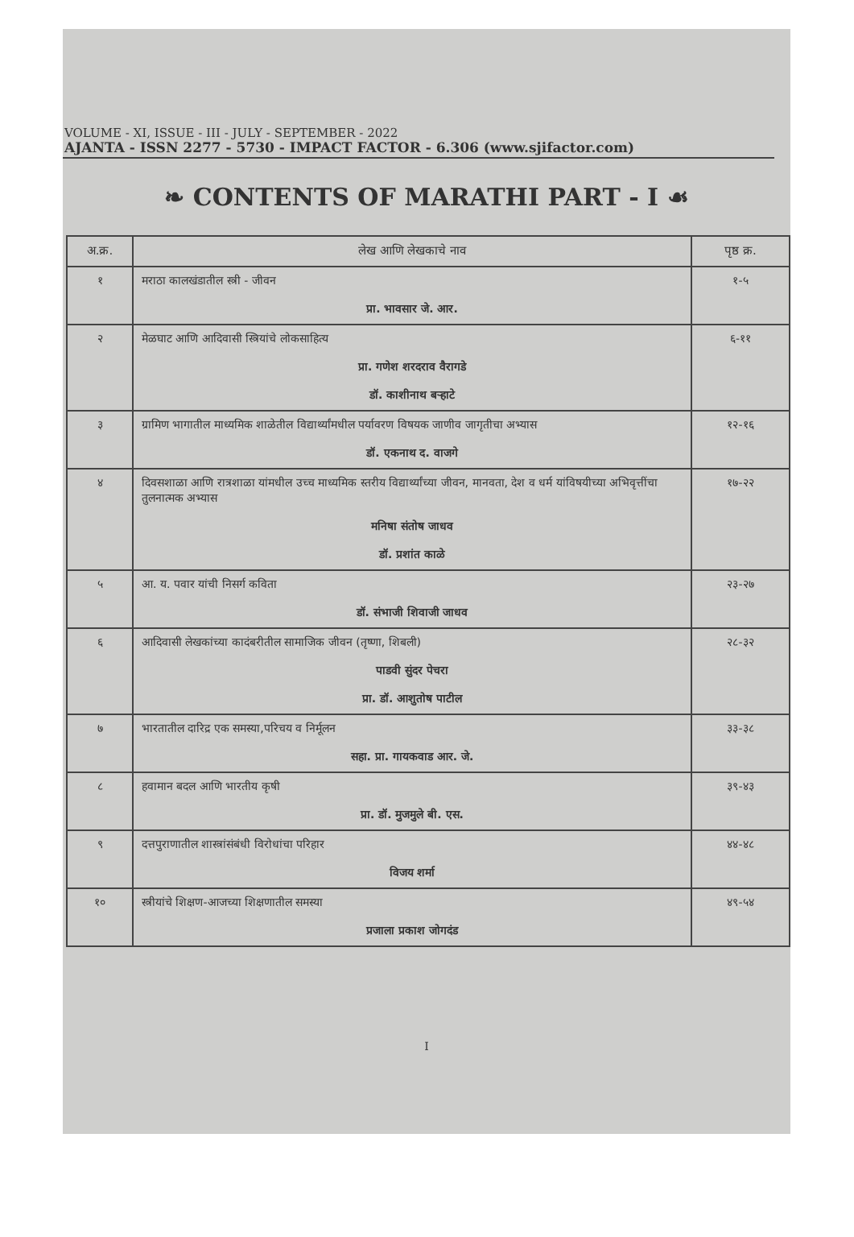VOLUME - XI, ISSUE - III - JULY - SEPTEMBER - 2022
AJANTA - ISSN 2277 - 5730 - IMPACT FACTOR - 6.306 (www.sjifactor.com)
❧ CONTENTS OF MARATHI PART - I ☙
| अ.क्र. | लेख आणि लेखकाचे नाव | पृष्ठ क्र. |
| --- | --- | --- |
| १ | मराठा कालखंडातील स्त्री - जीवन प्रा. भावसार जे. आर. | १-५ |
| २ | मेळघाट आणि आदिवासी स्त्रियांचे लोकसाहित्य प्रा. गणेश शरदराव वैरागडे डॉ. काशीनाथ बऱ्हाटे | ६-११ |
| ३ | ग्रामिण भागातील माध्यमिक शाळेतील विद्यार्थ्यांमधील पर्यावरण विषयक जाणीव जागृतीचा अभ्यास डॉ. एकनाथ द. वाजगे | १२-१६ |
| ४ | दिवसशाळा आणि रात्रशाळा यांमधील उच्च माध्यमिक स्तरीय विद्यार्थ्यांच्या जीवन, मानवता, देश व धर्म यांविषयीच्या अभिवृत्तींचा तुलनात्मक अभ्यास मनिषा संतोष जाधव डॉ. प्रशांत काळे | १७-२२ |
| ५ | आ. य. पवार यांची निसर्ग कविता डॉ. संभाजी शिवाजी जाधव | २३-२७ |
| ६ | आदिवासी लेखकांच्या कादंबरीतील सामाजिक जीवन (तृष्णा, शिबली) पाडवी सुंदर पेचरा प्रा. डॉ. आशुतोष पाटील | २८-३२ |
| ७ | भारतातील दारिद्र एक समस्या,परिचय व निर्मूलन सहा. प्रा. गायकवाड आर. जे. | ३३-३८ |
| ८ | हवामान बदल आणि भारतीय कृषी प्रा. डॉ. मुजमुले बी. एस. | ३९-४३ |
| ९ | दत्तपुराणातील शास्त्रांसंबंधी विरोधांचा परिहार विजय शर्मा | ४४-४८ |
| १० | स्त्रीयांचे शिक्षण-आजच्या शिक्षणातील समस्या प्रजाला प्रकाश जोगदंड | ४९-५४ |
I